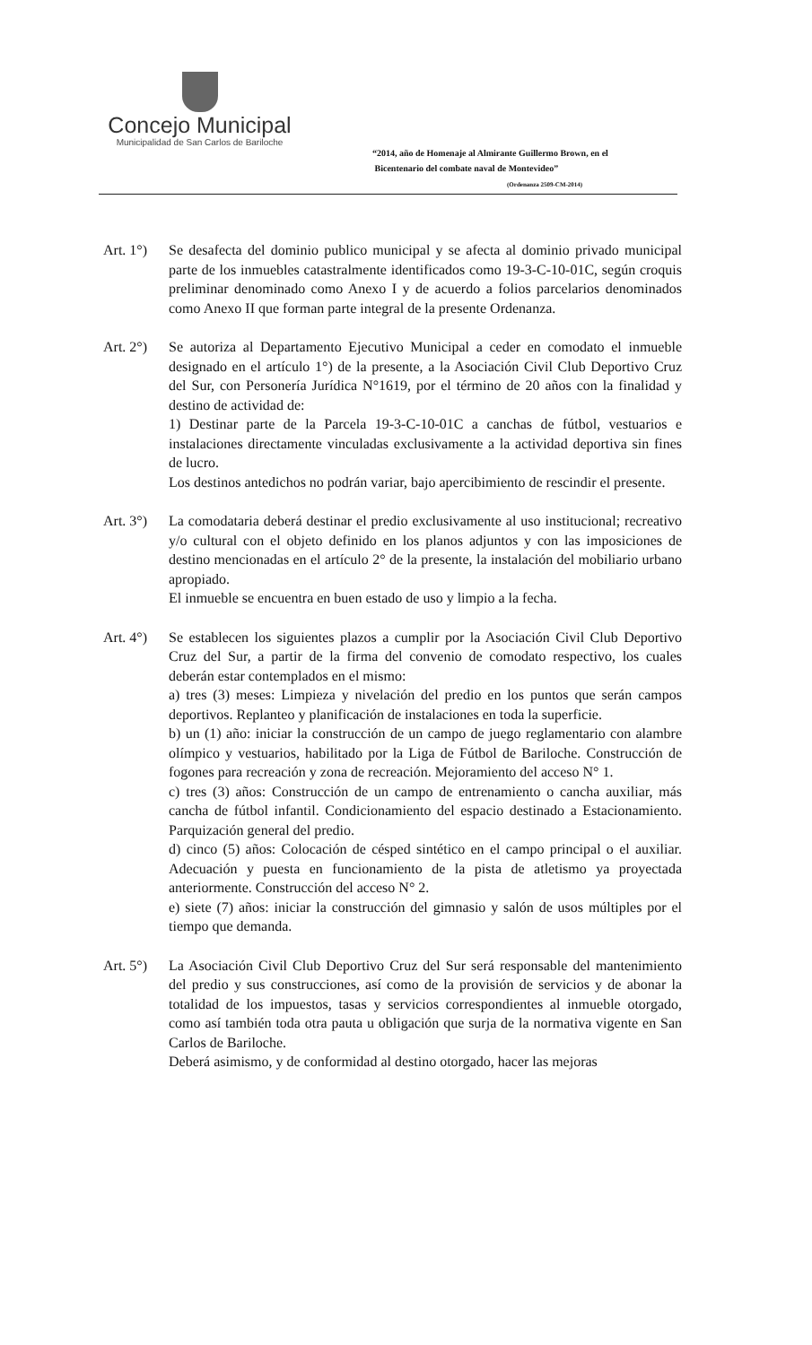Concejo Municipal
Municipalidad de San Carlos de Bariloche
“2014, año de Homenaje al Almirante Guillermo Brown, en el
Bicentenario del combate naval de Montevideo”
(Ordenanza 2509-CM-2014)
Art. 1°)
Se desafecta del dominio publico municipal y se afecta al dominio privado municipal parte de los inmuebles catastralmente identificados como 19-3-C-10-01C, según croquis preliminar denominado como Anexo I y de acuerdo a folios parcelarios denominados como Anexo II que forman parte integral de la presente Ordenanza.
Art. 2°)
Se autoriza al Departamento Ejecutivo Municipal a ceder en comodato el inmueble designado en el artículo 1°) de la presente, a la Asociación Civil Club Deportivo Cruz del Sur, con Personería Jurídica N°1619, por el término de 20 años con la finalidad y destino de actividad de:
1) Destinar parte de la Parcela 19-3-C-10-01C a canchas de fútbol, vestuarios e instalaciones directamente vinculadas exclusivamente a la actividad deportiva sin fines de lucro.
Los destinos antedichos no podrán variar, bajo apercibimiento de rescindir el presente.
Art. 3°)
La comodataria deberá destinar el predio exclusivamente al uso institucional; recreativo y/o cultural con el objeto definido en los planos adjuntos y con las imposiciones de destino mencionadas en el artículo 2° de la presente, la instalación del mobiliario urbano apropiado.
El inmueble se encuentra en buen estado de uso y limpio a la fecha.
Art. 4°)
Se establecen los siguientes plazos a cumplir por la Asociación Civil Club Deportivo Cruz del Sur, a partir de la firma del convenio de comodato respectivo, los cuales deberán estar contemplados en el mismo:
a) tres (3) meses: Limpieza y nivelación del predio en los puntos que serán campos deportivos. Replanteo y planificación de instalaciones en toda la superficie.
b) un (1) año: iniciar la construcción de un campo de juego reglamentario con alambre olímpico y vestuarios, habilitado por la Liga de Fútbol de Bariloche. Construcción de fogones para recreación y zona de recreación. Mejoramiento del acceso N° 1.
c) tres (3) años: Construcción de un campo de entrenamiento o cancha auxiliar, más cancha de fútbol infantil. Condicionamiento del espacio destinado a Estacionamiento. Parquización general del predio.
d) cinco (5) años: Colocación de césped sintético en el campo principal o el auxiliar. Adecuación y puesta en funcionamiento de la pista de atletismo ya proyectada anteriormente. Construcción del acceso N° 2.
e) siete (7) años: iniciar la construcción del gimnasio y salón de usos múltiples por el tiempo que demanda.
Art. 5°)
La Asociación Civil Club Deportivo Cruz del Sur será responsable del mantenimiento del predio y sus construcciones, así como de la provisión de servicios y de abonar la totalidad de los impuestos, tasas y servicios correspondientes al inmueble otorgado, como así también toda otra pauta u obligación que surja de la normativa vigente en San Carlos de Bariloche.
Deberá asimismo, y de conformidad al destino otorgado, hacer las mejoras